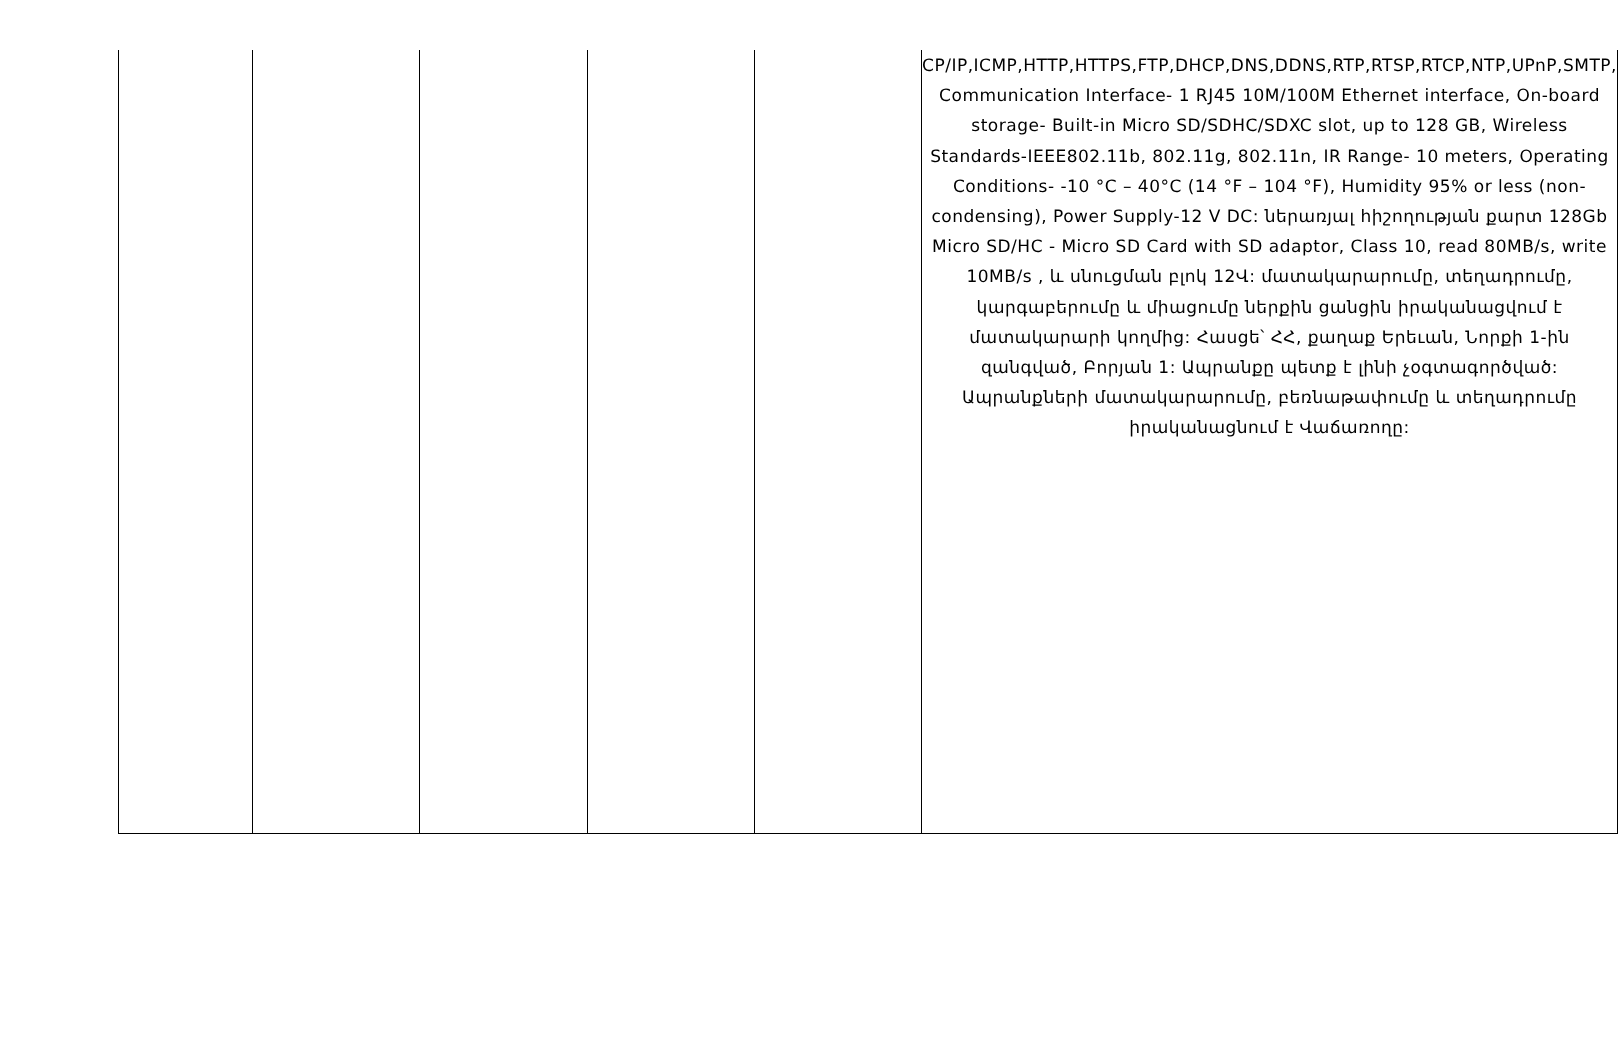| | | | | | CP/IP,ICMP,HTTP,HTTPS,FTP,DHCP,DNS,DDNS,RTP,RTSP,RTCP,NTP,UPnP,SMTP, Communication Interface- 1 RJ45 10M/100M Ethernet interface, On-board storage- Built-in Micro SD/SDHC/SDXC slot, up to 128 GB, Wireless Standards-IEEE802.11b, 802.11g, 802.11n, IR Range- 10 meters, Operating Conditions- -10 °C – 40°C (14 °F – 104 °F), Humidity 95% or less (non-condensing), Power Supply-12 V DC: ներառյալ հիշողության քարտ 128Gb Micro SD/HC - Micro SD Card with SD adaptor, Class 10, read 80MB/s, write 10MB/s , և սնուցման բլոկ 12Վ: մատակարարումը, տեղադրումը, կարգաբերումը և միացումը ներքին ցանցին իրականացվում է մատակարարի կողմից: Հասցե՝ ՀՀ, քաղաք Երեւան, Նորքի 1-ին զանգված, Բորյան 1: Ապրանքը պետք է լինի չօգտագործված: Ապրանքների մատակարարումը, բեռնաթափումը և տեղադրումը իրականացնում է Վաճառողը: |